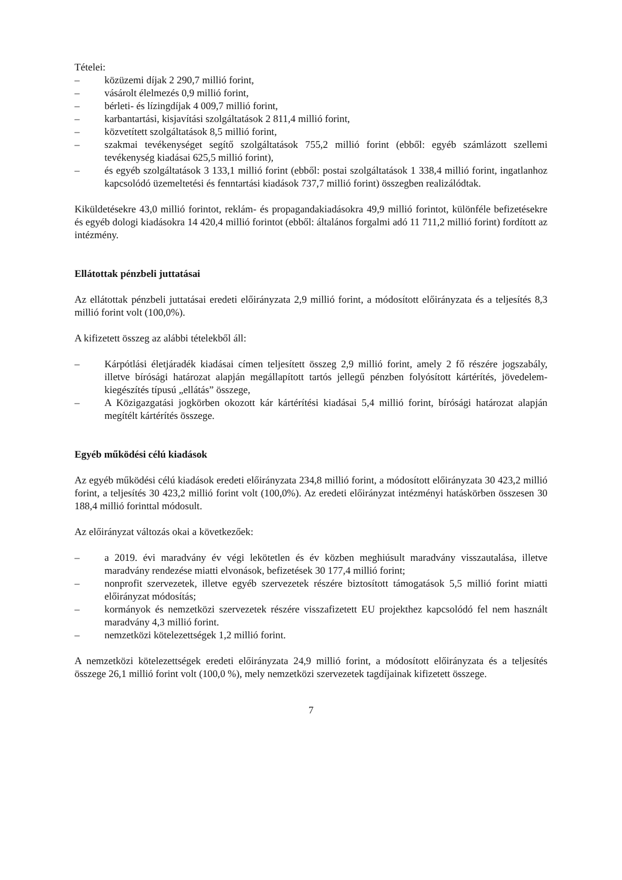Tételei:
– közüzemi díjak 2 290,7 millió forint,
– vásárolt élelmezés 0,9 millió forint,
– bérleti- és lízingdíjak 4 009,7 millió forint,
– karbantartási, kisjavítási szolgáltatások 2 811,4 millió forint,
– közvetített szolgáltatások 8,5 millió forint,
– szakmai tevékenységet segítő szolgáltatások 755,2 millió forint (ebből: egyéb számlázott szellemi tevékenység kiadásai 625,5 millió forint),
– és egyéb szolgáltatások 3 133,1 millió forint (ebből: postai szolgáltatások 1 338,4 millió forint, ingatlanhoz kapcsolódó üzemeltetési és fenntartási kiadások 737,7 millió forint) összegben realizálódtak.
Kiküldetésekre 43,0 millió forintot, reklám- és propagandakiadásokra 49,9 millió forintot, különféle befizetésekre és egyéb dologi kiadásokra 14 420,4 millió forintot (ebből: általános forgalmi adó 11 711,2 millió forint) fordított az intézmény.
Ellátottak pénzbeli juttatásai
Az ellátottak pénzbeli juttatásai eredeti előirányzata 2,9 millió forint, a módosított előirányzata és a teljesítés 8,3 millió forint volt (100,0%).
A kifizetett összeg az alábbi tételekből áll:
– Kárpótlási életjáradék kiadásai címen teljesített összeg 2,9 millió forint, amely 2 fő részére jogszabály, illetve bírósági határozat alapján megállapított tartós jellegű pénzben folyósított kártérítés, jövedelem-kiegészítés típusú „ellátás” összege,
– A Közigazgatási jogkörben okozott kár kártérítési kiadásai 5,4 millió forint, bírósági határozat alapján megítélt kártérítés összege.
Egyéb működési célú kiadások
Az egyéb működési célú kiadások eredeti előirányzata 234,8 millió forint, a módosított előirányzata 30 423,2 millió forint, a teljesítés 30 423,2 millió forint volt (100,0%). Az eredeti előirányzat intézményi hatáskörben összesen 30 188,4 millió forinttal módosult.
Az előirányzat változás okai a következőek:
– a 2019. évi maradvány év végi lekötetlen és év közben meghiúsult maradvány visszautalása, illetve maradvány rendezése miatti elvonások, befizetések 30 177,4 millió forint;
– nonprofit szervezetek, illetve egyéb szervezetek részére biztosított támogatások 5,5 millió forint miatti előirányzat módosítás;
– kormányok és nemzetközi szervezetek részére visszafizetett EU projekthez kapcsolódó fel nem használt maradvány 4,3 millió forint.
– nemzetközi kötelezettségek 1,2 millió forint.
A nemzetközi kötelezettségek eredeti előirányzata 24,9 millió forint, a módosított előirányzata és a teljesítés összege 26,1 millió forint volt (100,0 %), mely nemzetközi szervezetek tagdíjainak kifizetett összege.
7